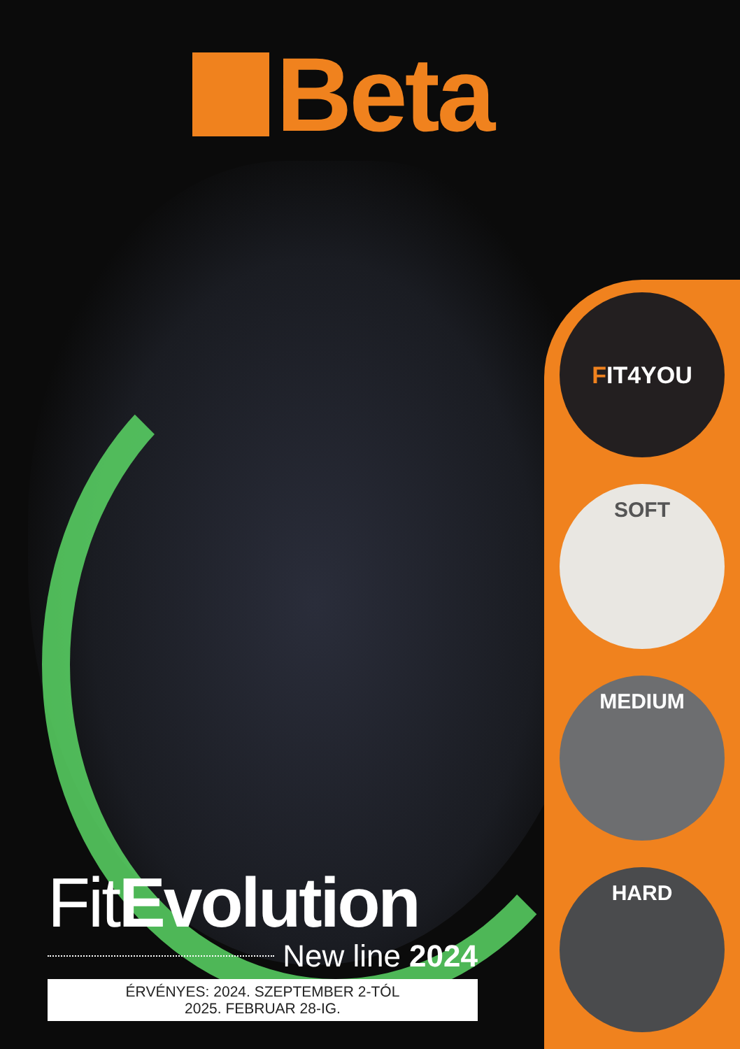Beta
F IT4YOU
SOFT
MEDIUM
HARD
FitEvolution
New line 2024
ÉRVÉNYES: 2024. SZEPTEMBER 2-TÓL
2025. FEBRUAR 28-IG.